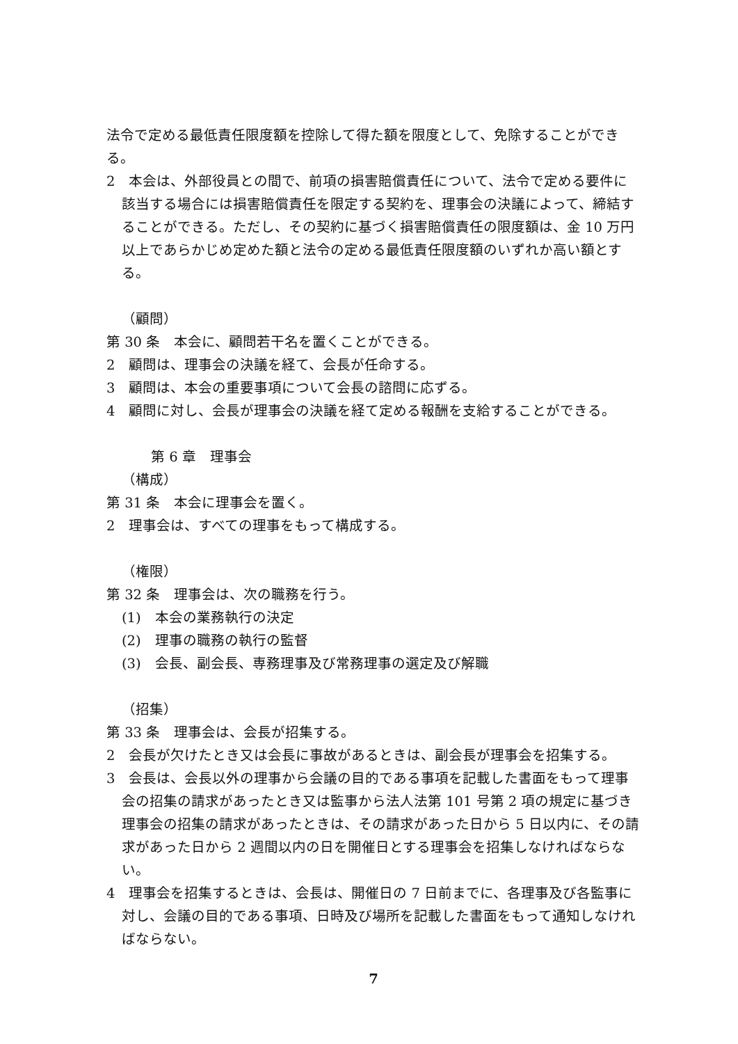法令で定める最低責任限度額を控除して得た額を限度として、免除することができる。
2　本会は、外部役員との間で、前項の損害賠償責任について、法令で定める要件に該当する場合には損害賠償責任を限定する契約を、理事会の決議によって、締結することができる。ただし、その契約に基づく損害賠償責任の限度額は、金 10 万円以上であらかじめ定めた額と法令の定める最低責任限度額のいずれか高い額とする。
（顧問）
第 30 条　本会に、顧問若干名を置くことができる。
2　顧問は、理事会の決議を経て、会長が任命する。
3　顧問は、本会の重要事項について会長の諮問に応ずる。
4　顧問に対し、会長が理事会の決議を経て定める報酬を支給することができる。
第 6 章　理事会
（構成）
第 31 条　本会に理事会を置く。
2　理事会は、すべての理事をもって構成する。
（権限）
第 32 条　理事会は、次の職務を行う。
(1)　本会の業務執行の決定
(2)　理事の職務の執行の監督
(3)　会長、副会長、専務理事及び常務理事の選定及び解職
（招集）
第 33 条　理事会は、会長が招集する。
2　会長が欠けたとき又は会長に事故があるときは、副会長が理事会を招集する。
3　会長は、会長以外の理事から会議の目的である事項を記載した書面をもって理事会の招集の請求があったとき又は監事から法人法第 101 号第 2 項の規定に基づき理事会の招集の請求があったときは、その請求があった日から 5 日以内に、その請求があった日から 2 週間以内の日を開催日とする理事会を招集しなければならない。
4　理事会を招集するときは、会長は、開催日の 7 日前までに、各理事及び各監事に対し、会議の目的である事項、日時及び場所を記載した書面をもって通知しなければならない。
7